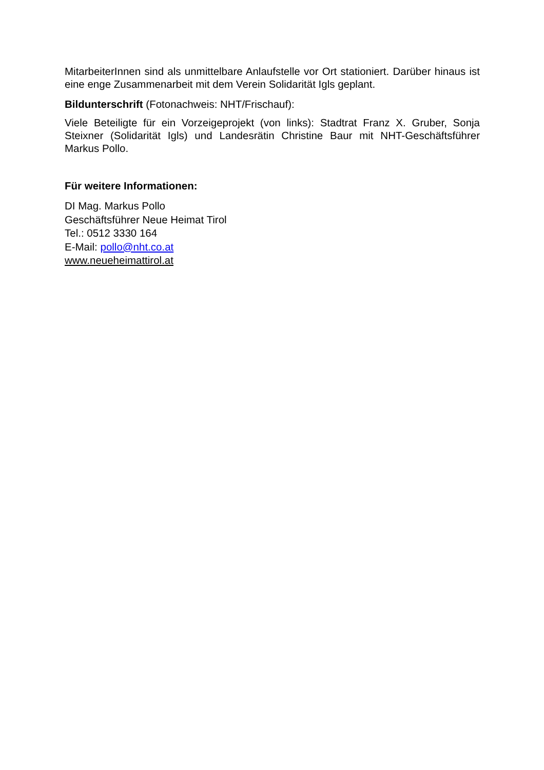MitarbeiterInnen sind als unmittelbare Anlaufstelle vor Ort stationiert. Darüber hinaus ist eine enge Zusammenarbeit mit dem Verein Solidarität Igls geplant.
Bildunterschrift (Fotonachweis: NHT/Frischauf):
Viele Beteiligte für ein Vorzeigeprojekt (von links): Stadtrat Franz X. Gruber, Sonja Steixner (Solidarität Igls) und Landesrätin Christine Baur mit NHT-Geschäftsführer Markus Pollo.
Für weitere Informationen:
DI Mag. Markus Pollo
Geschäftsführer Neue Heimat Tirol
Tel.: 0512 3330 164
E-Mail: pollo@nht.co.at
www.neueheimattirol.at